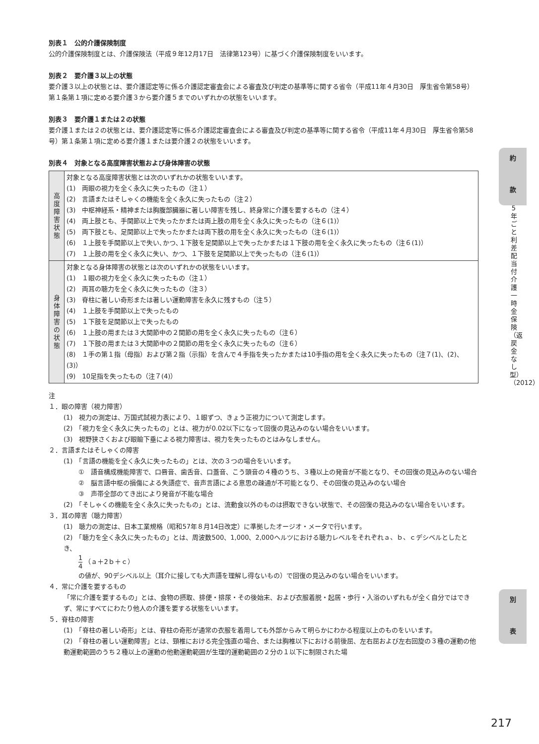別表１　公的介護保険制度
公的介護保険制度とは、介護保険法（平成９年12月17日　法律第123号）に基づく介護保険制度をいいます。
別表２　要介護３以上の状態
要介護３以上の状態とは、要介護認定等に係る介護認定審査会による審査及び判定の基準等に関する省令（平成11年４月30日　厚生省令第58号）第１条第１項に定める要介護３から要介護５までのいずれかの状態をいいます。
別表３　要介護１または２の状態
要介護１または２の状態とは、要介護認定等に係る介護認定審査会による審査及び判定の基準等に関する省令（平成11年４月30日　厚生省令第58号）第１条第１項に定める要介護１または要介護２の状態をいいます。
別表４　対象となる高度障害状態および身体障害の状態
| 高 度 障 害 状 態 | 対象となる高度障害状態とは次のいずれかの状態をいいます。 (1) 両眼の視力を全く永久に失ったもの（注１） (2) 言語またはそしゃくの機能を全く永久に失ったもの（注２） (3) 中枢神経系・精神または胸腹部臓器に著しい障害を残し、終身常に介護を要するもの（注４） (4) 両上肢とも、手関節以上で失ったかまたは両上肢の用を全く永久に失ったもの（注６(1)） (5) 両下肢とも、足関節以上で失ったかまたは両下肢の用を全く永久に失ったもの（注６(1)） (6) １上肢を手関節以上で失い､かつ､１下肢を足関節以上で失ったかまたは１下肢の用を全く永久に失ったもの（注６(1)） (7) １上肢の用を全く永久に失い、かつ、１下肢を足関節以上で失ったもの（注６(1)） |
| 身 体 障 害 の 状 態 | 対象となる身体障害の状態とは次のいずれかの状態をいいます。 (1) １眼の視力を全く永久に失ったもの（注１） (2) 両耳の聴力を全く永久に失ったもの（注３） (3) 脊柱に著しい奇形または著しい運動障害を永久に残すもの（注５） (4) １上肢を手関節以上で失ったもの (5) １下肢を足関節以上で失ったもの (6) １上肢の用または３大関節中の２関節の用を全く永久に失ったもの（注６） (7) １下肢の用または３大関節中の２関節の用を全く永久に失ったもの（注６） (8) １手の第１指（母指）および第２指（示指）を含んで４手指を失ったかまたは10手指の用を全く永久に失ったもの（注７(1)、(2)、(3)） (9) 10足指を失ったもの（注７(4)） |
注
１．眼の障害（視力障害）
(1)　視力の測定は、万国式試視力表により、１眼ずつ、きょう正視力について測定します。
(2)　「視力を全く永久に失ったもの」とは、視力が0.02以下になって回復の見込みのない場合をいいます。
(3)　視野狭さくおよび眼瞼下垂による視力障害は、視力を失ったものとはみなしません。
２．言語またはそしゃくの障害
(1)　「言語の機能を全く永久に失ったもの」とは、次の３つの場合をいいます。
①　語音構成機能障害で、口唇音、歯舌音、口蓋音、こう頭音の４種のうち、３種以上の発音が不能となり、その回復の見込みのない場合
②　脳言語中枢の損傷による失語症で、音声言語による意思の疎通が不可能となり、その回復の見込みのない場合
③　声帯全部のてき出により発音が不能な場合
(2)　「そしゃくの機能を全く永久に失ったもの」とは、流動食以外のものは摂取できない状態で、その回復の見込みのない場合をいいます。
３．耳の障害（聴力障害）
(1)　聴力の測定は、日本工業規格（昭和57年８月14日改定）に準拠したオージオ・メータで行います。
(2)　「聴力を全く永久に失ったもの」とは、周波数500、1,000、2,000ヘルツにおける聴力レベルをそれぞれａ、ｂ、ｃデシベルとしたとき、
1 4 （ａ＋2ｂ＋ｃ）
の値が、90デシベル以上（耳介に接しても大声語を理解し得ないもの）で回復の見込みのない場合をいいます。
４．常に介護を要するもの
「常に介護を要するもの」とは、食物の摂取、排便・排尿・その後始末、および衣服着脱・起居・歩行・入浴のいずれもが全く自分ではできず、常にすべてにわたり他人の介護を要する状態をいいます。
５．脊柱の障害
(1)　「脊柱の著しい奇形」とは、脊柱の奇形が通常の衣服を着用しても外部からみて明らかにわかる程度以上のものをいいます。
(2)　「脊柱の著しい運動障害」とは、頸椎における完全強直の場合、または胸椎以下における前後屈、左右屈および左右回旋の３種の運動の他動運動範囲のうち２種以上の運動の他動運動範囲が生理的運動範囲の２分の１以下に制限された場
約
款
5年ごと利差配当付介護一時金保険（返戻金なし型）（2012）
別
表
217